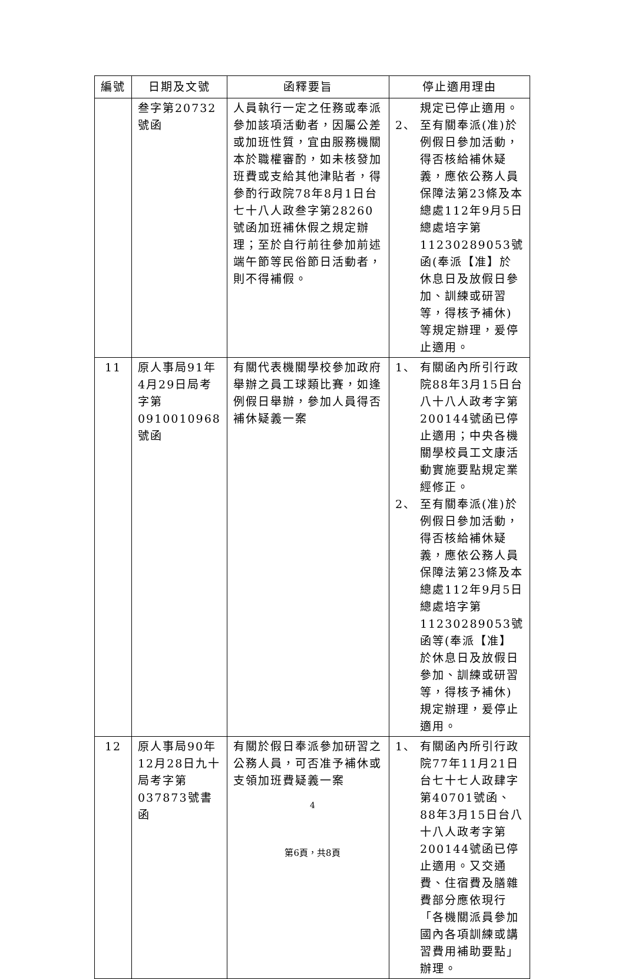| 編號 | 日期及文號 | 函釋要旨 | 停止適用理由 |
| --- | --- | --- | --- |
| | 叁字第20732號函 | 人員執行一定之任務或奉派參加該項活動者，因屬公差或加班性質，宜由服務機關本於職權審酌，如未核發加班費或支給其他津貼者，得參酌行政院78年8月1日台七十八人政叁字第28260號函加班補休假之規定辦理；至於自行前往參加前述端午節等民俗節日活動者，則不得補假。 | 規定已停止適用。 2、 至有關奉派(准)於例假日參加活動，得否核給補休疑義，應依公務人員保障法第23條及本總處112年9月5日總處培字第11230289053號函(奉派【准】於休息日及放假日參加、訓練或研習等，得核予補休)等規定辦理，爰停止適用。 |
| 11 | 原人事局91年4月29日局考字第0910010968號函 | 有關代表機關學校參加政府舉辦之員工球類比賽，如逢例假日舉辦，參加人員得否補休疑義一案 | 1、 有關函內所引行政院88年3月15日台八十八人政考字第200144號函已停止適用；中央各機關學校員工文康活動實施要點規定業經修正。 2、 至有關奉派(准)於例假日參加活動，得否核給補休疑義，應依公務人員保障法第23條及本總處112年9月5日總處培字第11230289053號函等(奉派【准】於休息日及放假日參加、訓練或研習等，得核予補休)規定辦理，爰停止適用。 |
| 12 | 原人事局90年12月28日九十局考字第037873號書函 | 有關於假日奉派參加研習之公務人員，可否准予補休或支領加班費疑義一案 | 1、 有關函內所引行政院77年11月21日台七十七人政肆字第40701號函、88年3月15日台八十八人政考字第200144號函已停止適用。又交通費、住宿費及膳雜費部分應依現行「各機關派員參加國內各項訓練或講習費用補助要點」辦理。 |
4
第6頁，共8頁